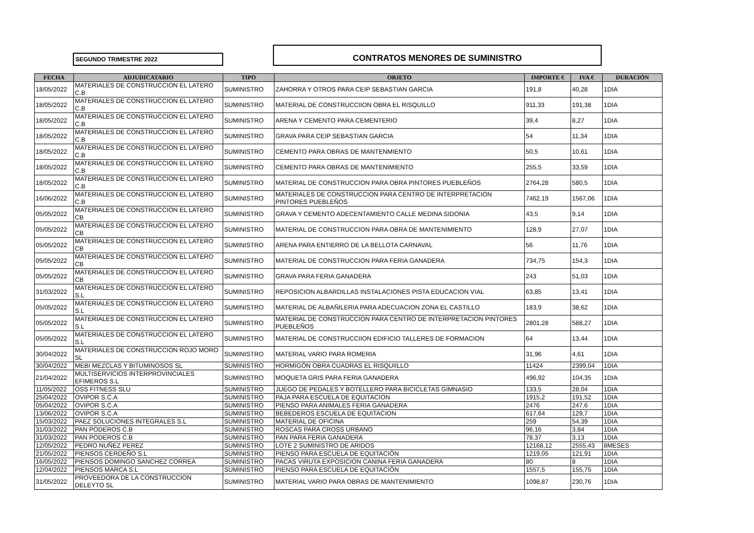SEGUNDO TRIMESTRE 2022
CONTRATOS MENORES DE SUMINISTRO
| FECHA | ADJUDICATARIO | TIPO | OBJETO | IMPORTE € | IVA € | DURACIÓN |
| --- | --- | --- | --- | --- | --- | --- |
| 18/05/2022 | MATERIALES DE CONSTRUCCION EL LATERO C.B | SUMINISTRO | ZAHORRA Y OTROS PARA CEIP SEBASTIAN GARCIA | 191,8 | 40,28 | 1DIA |
| 18/05/2022 | MATERIALES DE CONSTRUCCION EL LATERO C.B | SUMINISTRO | MATERIAL DE CONSTRUCCIION OBRA EL RISQUILLO | 911,33 | 191,38 | 1DIA |
| 18/05/2022 | MATERIALES DE CONSTRUCCION EL LATERO C.B | SUMINISTRO | ARENA Y CEMENTO PARA CEMENTERIO | 39,4 | 8,27 | 1DIA |
| 18/05/2022 | MATERIALES DE CONSTRUCCION EL LATERO C.B | SUMINISTRO | GRAVA PARA CEIP SEBASTIAN GARCIA | 54 | 11,34 | 1DIA |
| 18/05/2022 | MATERIALES DE CONSTRUCCION EL LATERO C.B | SUMINISTRO | CEMENTO PARA OBRAS DE MANTENMIENTO | 50,5 | 10,61 | 1DIA |
| 18/05/2022 | MATERIALES DE CONSTRUCCION EL LATERO C.B | SUMINISTRO | CEMENTO PARA OBRAS DE MANTENIMIENTO | 255,5 | 33,59 | 1DIA |
| 18/05/2022 | MATERIALES DE CONSTRUCCION EL LATERO C.B | SUMINISTRO | MATERIAL DE CONSTRUCCION PARA OBRA PINTORES PUEBLEÑOS | 2764,28 | 580,5 | 1DIA |
| 16/06/2022 | MATERIALES DE CONSTRUCCION EL LATERO C.B | SUMINISTRO | MATERIALES DE CONSTRUCCION PARA CENTRO DE INTERPRETACION PINTORES PUEBLEÑOS | 7462,19 | 1567,06 | 1DIA |
| 05/05/2022 | MATERIALES DE CONSTRUCCION EL LATERO CB | SUMINISTRO | GRAVA Y CEMENTO ADECENTAMIENTO CALLE MEDINA SIDONIA | 43,5 | 9,14 | 1DIA |
| 05/05/2022 | MATERIALES DE CONSTRUCCION EL LATERO CB | SUMINISTRO | MATERIAL DE CONSTRUCCION PARA OBRA DE MANTENIMIENTO | 128,9 | 27,07 | 1DIA |
| 05/05/2022 | MATERIALES DE CONSTRUCCION EL LATERO CB | SUMINISTRO | ARENA PARA ENTIERRO DE LA BELLOTA CARNAVAL | 56 | 11,76 | 1DIA |
| 05/05/2022 | MATERIALES DE CONSTRUCCION EL LATERO CB | SUMINISTRO | MATERIAL DE CONSTRUCCION PARA FERIA GANADERA | 734,75 | 154,3 | 1DIA |
| 05/05/2022 | MATERIALES DE CONSTRUCCION EL LATERO CB | SUMINISTRO | GRAVA PARA FERIA GANADERA | 243 | 51,03 | 1DIA |
| 31/03/2022 | MATERIALES DE CONSTRUCCION EL LATERO S.L | SUMINISTRO | REPOSICION ALBARDILLAS INSTALACIONES PISTA EDUCACION VIAL | 63,85 | 13,41 | 1DIA |
| 05/05/2022 | MATERIALES DE CONSTRUCCION EL LATERO S.L | SUMINISTRO | MATERIAL DE ALBAÑILERIA PARA ADECUACION ZONA EL CASTILLO | 183,9 | 38,62 | 1DIA |
| 05/05/2022 | MATERIALES DE CONSTRUCCION EL LATERO S.L | SUMINISTRO | MATERIAL DE CONSTRUCCION PARA CENTRO DE INTERPRETACION PINTORES PUEBLEÑOS | 2801,28 | 588,27 | 1DIA |
| 05/05/2022 | MATERIALES DE CONSTRUCCION EL LATERO S.L | SUMINISTRO | MATERIAL DE CONSTRUCCIION EDIFICIO TALLERES DE FORMACION | 64 | 13,44 | 1DIA |
| 30/04/2022 | MATERIALES DE CONSTRUCCION ROJO MORO SL | SUMINISTRO | MATERIAL VARIO PARA ROMERIA | 31,96 | 4,61 | 1DIA |
| 30/04/2022 | MEBI MEZCLAS Y BITUMINOSOS SL | SUMINISTRO | HORMIGÓN OBRA CUADRAS EL RISQUIILLO | 11424 | 2399,04 | 1DIA |
| 21/04/2022 | MULTISERVICIOS INTERPROVINCIALES EFIMEROS S.L | SUMINISTRO | MOQUETA GRIS PARA FERIA GANADERA | 496,92 | 104,35 | 1DIA |
| 11/05/2022 | OSS FITNESS SLU | SUMINISTRO | JUEGO DE PEDALES Y BOTELLERO PARA BICICLETAS GIMNASIO | 133,5 | 28,04 | 1DIA |
| 25/04/2022 | OVIPOR S.C.A | SUMINISTRO | PAJA PARA ESCUELA DE EQUITACION | 1915,2 | 191,52 | 1DIA |
| 05/04/2022 | OVIPOR S.C.A | SUMINISTRO | PIENSO PARA ANIMALES FERIA GANADERA | 2476 | 247,6 | 1DIA |
| 13/06/2022 | OVIPOR S.C.A | SUMINISTRO | BEBEDEROS ESCUELA DE EQUITACION | 617,64 | 129,7 | 1DIA |
| 15/03/2022 | PAEZ SOLUCIONES INTEGRALES S.L | SUMINISTRO | MATERIAL DE OFICINA | 259 | 54,39 | 1DIA |
| 31/03/2022 | PAN PODEROS C.B | SUMINISTRO | ROSCAS PARA CROSS URBANO | 96,16 | 3,84 | 1DIA |
| 31/03/2022 | PAN PODEROS C.B | SUMINISTRO | PAN PARA FERIA GANADERA | 78,37 | 3,13 | 1DIA |
| 12/05/2022 | PEDRO NUÑEZ PEREZ | SUMINISTRO | LOTE 2 SUMINISTRO DE ARIDOS | 12168,12 | 2555,43 | 8MESES |
| 21/05/2022 | PIENSOS CERDEÑO S.L | SUMINISTRO | PIENSO PARA ESCUELA DE EQUITACIÓN | 1219,05 | 121,91 | 1DIA |
| 16/05/2022 | PIENSOS DOMINGO SANCHEZ CORREA | SUMINISTRO | PACAS VIRUTA EXPOSICION CANINA FERIA GANADERA | 80 | 8 | 1DIA |
| 12/04/2022 | PIENSOS MARCA S.L | SUMINISTRO | PIENSO PARA ESCUELA DE EQUITACIÓN | 1557,5 | 155,75 | 1DIA |
| 31/05/2022 | PROVEEDORA DE LA CONSTRUCCION DELEYTO SL | SUMINISTRO | MATERIAL VARIO PARA OBRAS DE MANTENIMIENTO | 1098,87 | 230,76 | 1DIA |